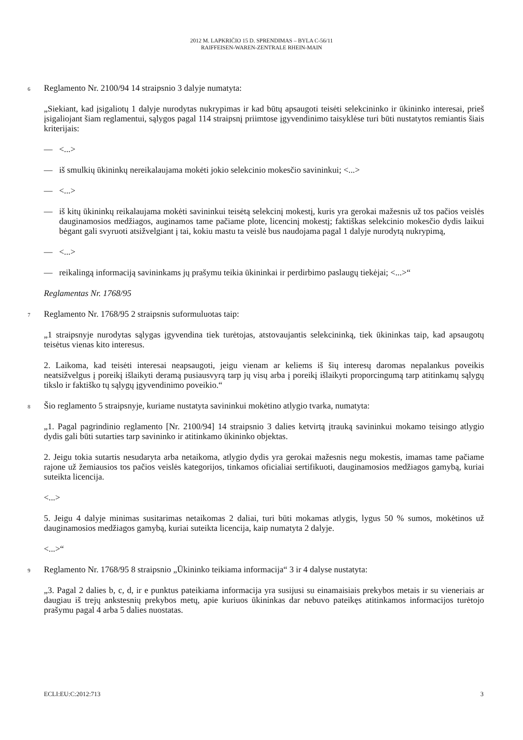2012 M. LAPKRIČIO 15 D. SPRENDIMAS – BYLA C-56/11
RAIFFEISEN-WAREN-ZENTRALE RHEIN-MAIN
6
Reglamento Nr. 2100/94 14 straipsnio 3 dalyje numatyta:
„Siekiant, kad įsigaliotų 1 dalyje nurodytas nukrypimas ir kad būtų apsaugoti teisėti selekcininko ir ūkininko interesai, prieš įsigaliojant šiam reglamentui, sąlygos pagal 114 straipsnį priimtose įgyvendinimo taisyklėse turi būti nustatytos remiantis šiais kriterijais:
— <...>
— iš smulkių ūkininkų nereikalaujama mokėti jokio selekcinio mokesčio savininkui; <...>
— <...>
— iš kitų ūkininkų reikalaujama mokėti savininkui teisėtą selekcinį mokestį, kuris yra gerokai mažesnis už tos pačios veislės dauginamosios medžiagos, auginamos tame pačiame plote, licencinį mokestį; faktiškas selekcinio mokesčio dydis laikui bėgant gali svyruoti atsižvelgiant į tai, kokiu mastu ta veislė bus naudojama pagal 1 dalyje nurodytą nukrypimą,
— <...>
— reikalingą informaciją savininkams jų prašymu teikia ūkininkai ir perdirbimo paslaugų tiekėjai; <...>“
Reglamentas Nr. 1768/95
7
Reglamento Nr. 1768/95 2 straipsnis suformuluotas taip:
„1 straipsnyje nurodytas sąlygas įgyvendina tiek turėtojas, atstovaujantis selekcininką, tiek ūkininkas taip, kad apsaugotų teisėtus vienas kito interesus.
2. Laikoma, kad teisėti interesai neapsaugoti, jeigu vienam ar keliems iš šių interesų daromas nepalankus poveikis neatsižvelgus į poreikį išlaikyti deramą pusiausvyrą tarp jų visų arba į poreikį išlaikyti proporcingumą tarp atitinkamų sąlygų tikslo ir faktiško tų sąlygų įgyvendinimo poveikio.“
8
Šio reglamento 5 straipsnyje, kuriame nustatyta savininkui mokėtino atlygio tvarka, numatyta:
„1. Pagal pagrindinio reglamento [Nr. 2100/94] 14 straipsnio 3 dalies ketvirtą įtrauką savininkui mokamo teisingo atlygio dydis gali būti sutarties tarp savininko ir atitinkamo ūkininko objektas.
2. Jeigu tokia sutartis nesudaryta arba netaikoma, atlygio dydis yra gerokai mažesnis negu mokestis, imamas tame pačiame rajone už žemiausios tos pačios veislės kategorijos, tinkamos oficialiai sertifikuoti, dauginamosios medžiagos gamybą, kuriai suteikta licencija.
<...>
5. Jeigu 4 dalyje minimas susitarimas netaikomas 2 daliai, turi būti mokamas atlygis, lygus 50 % sumos, mokėtinos už dauginamosios medžiagos gamybą, kuriai suteikta licencija, kaip numatyta 2 dalyje.
<...>“
9
Reglamento Nr. 1768/95 8 straipsnio „Ūkininko teikiama informacija“ 3 ir 4 dalyse nustatyta:
„3. Pagal 2 dalies b, c, d, ir e punktus pateikiama informacija yra susijusi su einamaisiais prekybos metais ir su vieneriais ar daugiau iš trejų ankstesnių prekybos metų, apie kuriuos ūkininkas dar nebuvo pateikęs atitinkamos informacijos turėtojo prašymu pagal 4 arba 5 dalies nuostatas.
ECLI:EU:C:2012:713 3